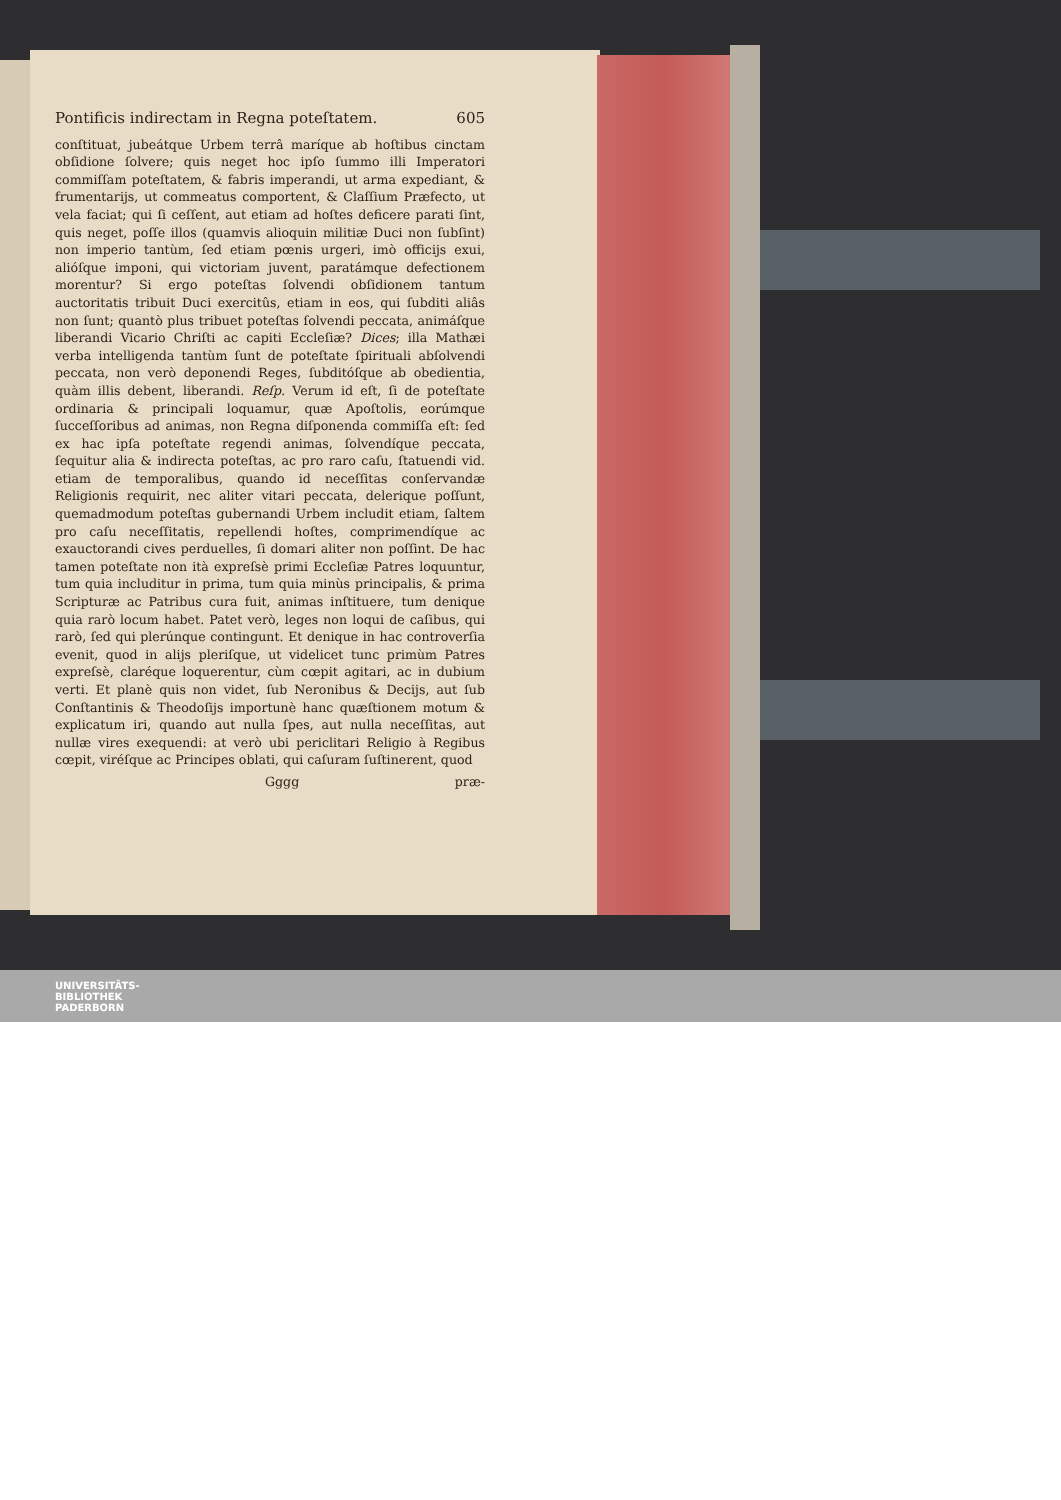Pontificis indirectam in Regna poteſtatem. 605
conſtituat, jubeátque Urbem terrâ maríque ab hoſtibus cinctam obſidione ſolvere; quis neget hoc ipſo ſummo illi Imperatori commiſſam poteſtatem, & fabris imperandi, ut arma expediant, & frumentarijs, ut commeatus comportent, & Claſſium Præfecto, ut vela faciat; qui ſi ceſſent, aut etiam ad hoſtes deficere parati ſint, quis neget, poſſe illos (quamvis alioquin militiæ Duci non ſubſint) non imperio tantùm, ſed etiam pœnis urgeri, imò officijs exui, alióſque imponi, qui victoriam juvent, paratámque defectionem morentur? Si ergo poteſtas ſolvendi obſidionem tantum auctoritatis tribuit Duci exercitûs, etiam in eos, qui ſubditi aliâs non ſunt; quantò plus tribuet poteſtas ſolvendi peccata, animáſque liberandi Vicario Chriſti ac capiti Eccleſiæ? Dices; illa Mathæi verba intelligenda tantùm ſunt de poteſtate ſpirituali abſolvendi peccata, non verò deponendi Reges, ſubditóſque ab obedientia, quàm illis debent, liberandi. Reſp. Verum id eſt, ſi de poteſtate ordinaria & principali loquamur, quæ Apoſtolis, eorúmque ſucceſſoribus ad animas, non Regna diſponenda commiſſa eſt: ſed ex hac ipſa poteſtate regendi animas, ſolvendíque peccata, ſequitur alia & indirecta poteſtas, ac pro raro caſu, ſtatuendi vid. etiam de temporalibus, quando id neceſſitas conſervandæ Religionis requirit, nec aliter vitari peccata, delerique poſſunt, quemadmodum poteſtas gubernandi Urbem includit etiam, ſaltem pro caſu neceſſitatis, repellendi hoſtes, comprimendíque ac exauctorandi cives perduelles, ſi domari aliter non poſſint. De hac tamen poteſtate non ità expreſsè primi Eccleſiæ Patres loquuntur, tum quia includitur in prima, tum quia minùs principalis, & prima Scripturæ ac Patribus cura fuit, animas inſtituere, tum denique quia rarò locum habet. Patet verò, leges non loqui de caſibus, qui rarò, ſed qui plerúnque contingunt. Et denique in hac controverſia evenit, quod in alijs pleriſque, ut videlicet tunc primùm Patres expreſsè, claréque loquerentur, cùm cœpit agitari, ac in dubium verti. Et planè quis non videt, ſub Neronibus & Decijs, aut ſub Conſtantinis & Theodoſijs importunè hanc quæſtionem motum & explicatum iri, quando aut nulla ſpes, aut nulla neceſſitas, aut nullæ vires exequendi: at verò ubi periclitari Religio à Regibus cœpit, viréſque ac Principes oblati, qui caſuram ſuſtinerent, quod
Gggg præ-
UNIVERSITÄTS-
BIBLIOTHEK
PADERBORN